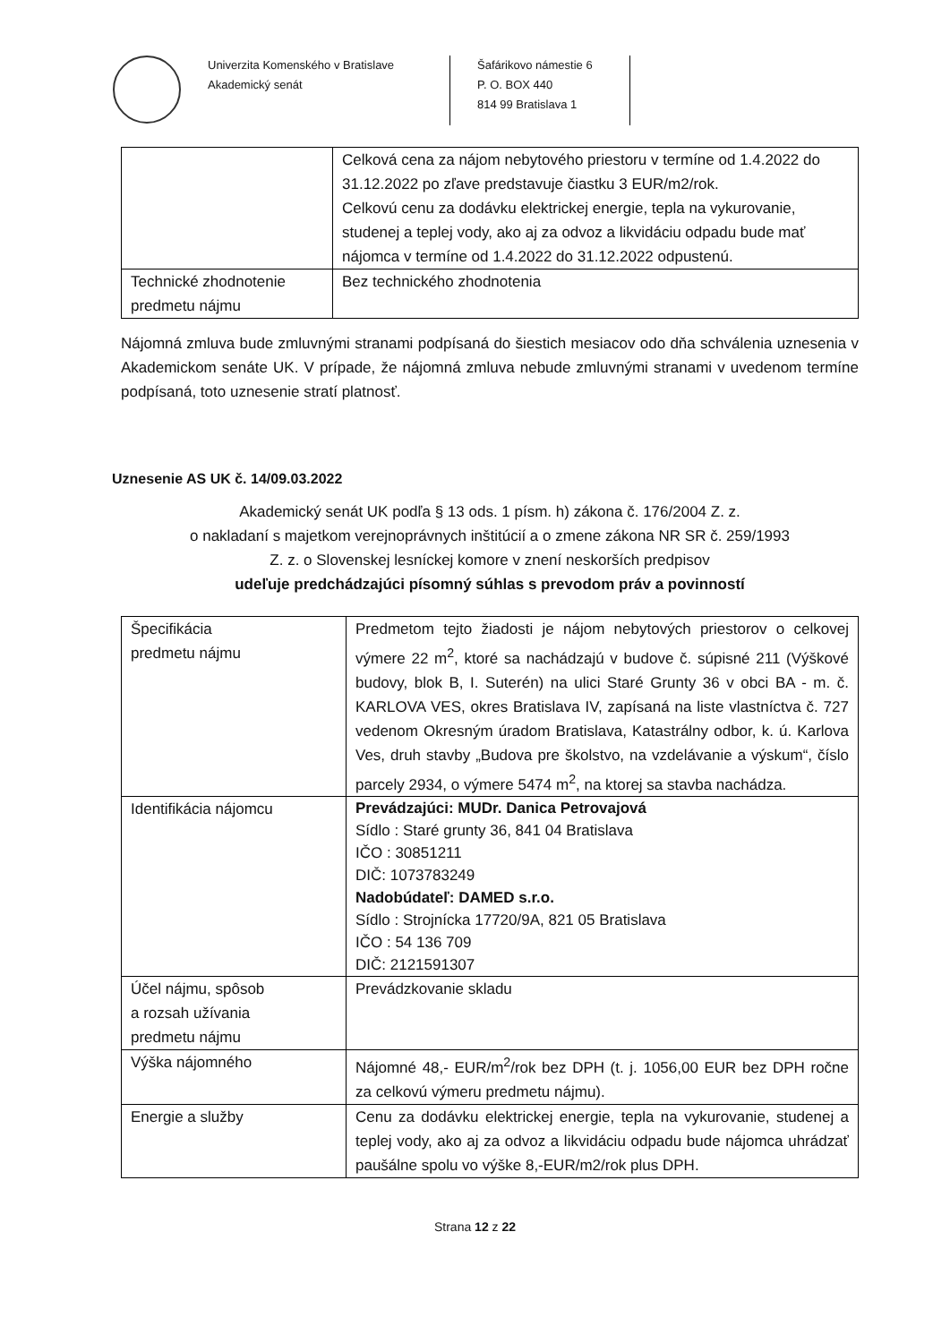Univerzita Komenského v Bratislave
Akademický senát
Šafárikovo námestie 6
P. O. BOX 440
814 99 Bratislava 1
| | Celková cena za nájom nebytového priestoru v termíne od 1.4.2022 do 31.12.2022 po zľave predstavuje čiastku 3 EUR/m2/rok. Celkovú cenu za dodávku elektrickej energie, tepla na vykurovanie, studenej a teplej vody, ako aj za odvoz a likvidáciu odpadu bude mať nájomca v termíne od 1.4.2022 do 31.12.2022 odpustenú. |
| Technické zhodnotenie predmetu nájmu | Bez technického zhodnotenia |
Nájomná zmluva bude zmluvnými stranami podpísaná do šiestich mesiacov odo dňa schválenia uznesenia v Akademickom senáte UK. V prípade, že nájomná zmluva nebude zmluvnými stranami v uvedenom termíne podpísaná, toto uznesenie stratí platnosť.
Uznesenie AS UK č. 14/09.03.2022
Akademický senát UK podľa § 13 ods. 1 písm. h) zákona č. 176/2004 Z. z.
o nakladaní s majetkom verejnoprávnych inštitúcií a o zmene zákona NR SR č. 259/1993
Z. z. o Slovenskej lesníckej komore v znení neskorších predpisov
udeľuje predchádzajúci písomný súhlas s prevodom práv a povinností
| Špecifikácia predmetu nájmu | Predmetom tejto žiadosti je nájom nebytových priestorov o celkovej výmere 22 m<sup>2</sup>, ktoré sa nachádzajú v budove č. súpisné 211 (Výškové budovy, blok B, I. Suterén) na ulici Staré Grunty 36 v obci BA - m. č. KARLOVA VES, okres Bratislava IV, zapísaná na liste vlastníctva č. 727 vedenom Okresným úradom Bratislava, Katastrálny odbor, k. ú. Karlova Ves, druh stavby „Budova pre školstvo, na vzdelávanie a výskum“, číslo parcely 2934, o výmere 5474 m<sup>2</sup>, na ktorej sa stavba nachádza. |
| Identifikácia nájomcu | Prevádzajúci: MUDr. Danica Petrovajová Sídlo : Staré grunty 36, 841 04 Bratislava IČO : 30851211 DIČ: 1073783249 Nadobúdateľ: DAMED s.r.o. Sídlo : Strojnícka 17720/9A, 821 05 Bratislava IČO : 54 136 709 DIČ: 2121591307 |
| Účel nájmu, spôsob a rozsah užívania predmetu nájmu | Prevádzkovanie skladu |
| Výška nájomného | Nájomné 48,- EUR/m<sup>2</sup>/rok bez DPH (t. j. 1056,00 EUR bez DPH ročne za celkovú výmeru predmetu nájmu). |
| Energie a služby | Cenu za dodávku elektrickej energie, tepla na vykurovanie, studenej a teplej vody, ako aj za odvoz a likvidáciu odpadu bude nájomca uhrádzať paušálne spolu vo výške 8,-EUR/m2/rok plus DPH. |
Strana 12 z 22